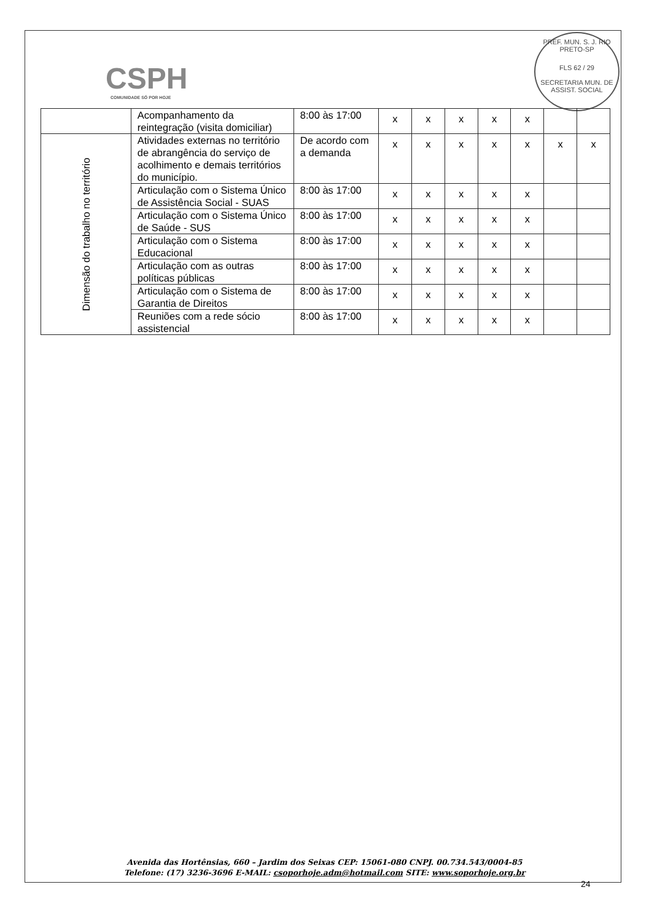CSPH
COMUNIDADE SÓ POR HOJE
PREF. MUN. S. J. RIO PRETO-SP
FLS 62 / 29
SECRETARIA MUN. DE ASSIST. SOCIAL
| | Acompanhamento da reintegração (visita domiciliar) | 8:00 às 17:00 | x | x | x | x | x | | |
| Dimensão do trabalho no território | Atividades externas no território de abrangência do serviço de acolhimento e demais territórios do município. | De acordo com a demanda | x | x | x | x | x | x | x |
| | Articulação com o Sistema Único de Assistência Social - SUAS | 8:00 às 17:00 | x | x | x | x | x | | |
| | Articulação com o Sistema Único de Saúde - SUS | 8:00 às 17:00 | x | x | x | x | x | | |
| | Articulação com o Sistema Educacional | 8:00 às 17:00 | x | x | x | x | x | | |
| | Articulação com as outras políticas públicas | 8:00 às 17:00 | x | x | x | x | x | | |
| | Articulação com o Sistema de Garantia de Direitos | 8:00 às 17:00 | x | x | x | x | x | | |
| | Reuniões com a rede sócio assistencial | 8:00 às 17:00 | x | x | x | x | x | | |
Avenida das Hortênsias, 660 – Jardim dos Seixas CEP: 15061-080 CNPJ. 00.734.543/0004-85
Telefone: (17) 3236-3696 E-MAIL: csoporhoje.adm@hotmail.com SITE: www.soporhoje.org.br
24